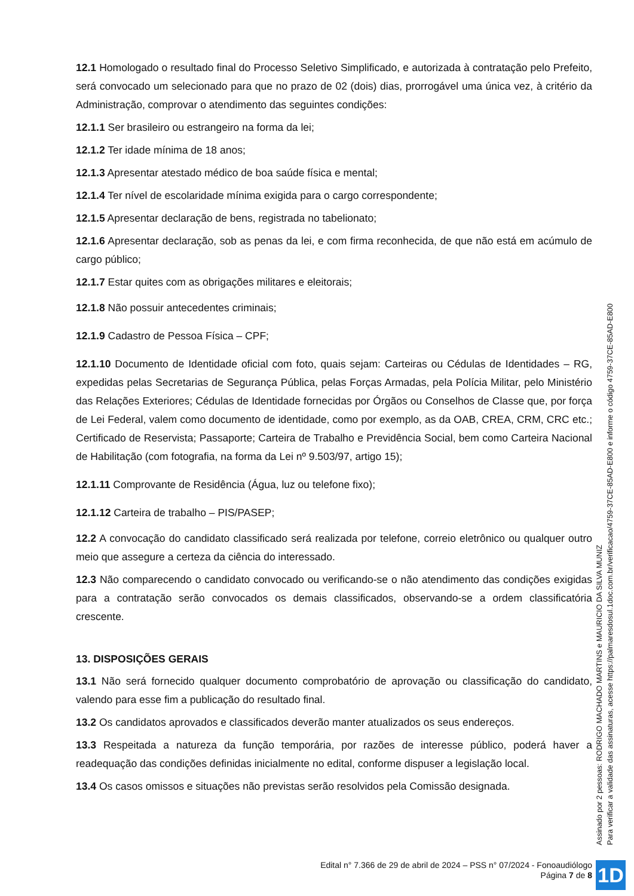12.1 Homologado o resultado final do Processo Seletivo Simplificado, e autorizada à contratação pelo Prefeito, será convocado um selecionado para que no prazo de 02 (dois) dias, prorrogável uma única vez, à critério da Administração, comprovar o atendimento das seguintes condições:
12.1.1 Ser brasileiro ou estrangeiro na forma da lei;
12.1.2 Ter idade mínima de 18 anos;
12.1.3 Apresentar atestado médico de boa saúde física e mental;
12.1.4 Ter nível de escolaridade mínima exigida para o cargo correspondente;
12.1.5 Apresentar declaração de bens, registrada no tabelionato;
12.1.6 Apresentar declaração, sob as penas da lei, e com firma reconhecida, de que não está em acúmulo de cargo público;
12.1.7 Estar quites com as obrigações militares e eleitorais;
12.1.8 Não possuir antecedentes criminais;
12.1.9 Cadastro de Pessoa Física – CPF;
12.1.10 Documento de Identidade oficial com foto, quais sejam: Carteiras ou Cédulas de Identidades – RG, expedidas pelas Secretarias de Segurança Pública, pelas Forças Armadas, pela Polícia Militar, pelo Ministério das Relações Exteriores; Cédulas de Identidade fornecidas por Órgãos ou Conselhos de Classe que, por força de Lei Federal, valem como documento de identidade, como por exemplo, as da OAB, CREA, CRM, CRC etc.; Certificado de Reservista; Passaporte; Carteira de Trabalho e Previdência Social, bem como Carteira Nacional de Habilitação (com fotografia, na forma da Lei nº 9.503/97, artigo 15);
12.1.11 Comprovante de Residência (Água, luz ou telefone fixo);
12.1.12 Carteira de trabalho – PIS/PASEP;
12.2 A convocação do candidato classificado será realizada por telefone, correio eletrônico ou qualquer outro meio que assegure a certeza da ciência do interessado.
12.3 Não comparecendo o candidato convocado ou verificando-se o não atendimento das condições exigidas para a contratação serão convocados os demais classificados, observando-se a ordem classificatória crescente.
13. DISPOSIÇÕES GERAIS
13.1 Não será fornecido qualquer documento comprobatório de aprovação ou classificação do candidato, valendo para esse fim a publicação do resultado final.
13.2 Os candidatos aprovados e classificados deverão manter atualizados os seus endereços.
13.3 Respeitada a natureza da função temporária, por razões de interesse público, poderá haver a readequação das condições definidas inicialmente no edital, conforme dispuser a legislação local.
13.4 Os casos omissos e situações não previstas serão resolvidos pela Comissão designada.
Assinado por 2 pessoas: RODRIGO MACHADO MARTINS e MAURICIO DA SILVA MUNIZ
Para verificar a validade das assinaturas, acesse https://palmaresdosul.1doc.com.br/verificacao/4759-37CE-85AD-E800 e informe o código 4759-37CE-85AD-E800
Edital n° 7.366 de 29 de abril de 2024 – PSS n° 07/2024 - Fonoaudiólogo
Página 7 de 8
1D